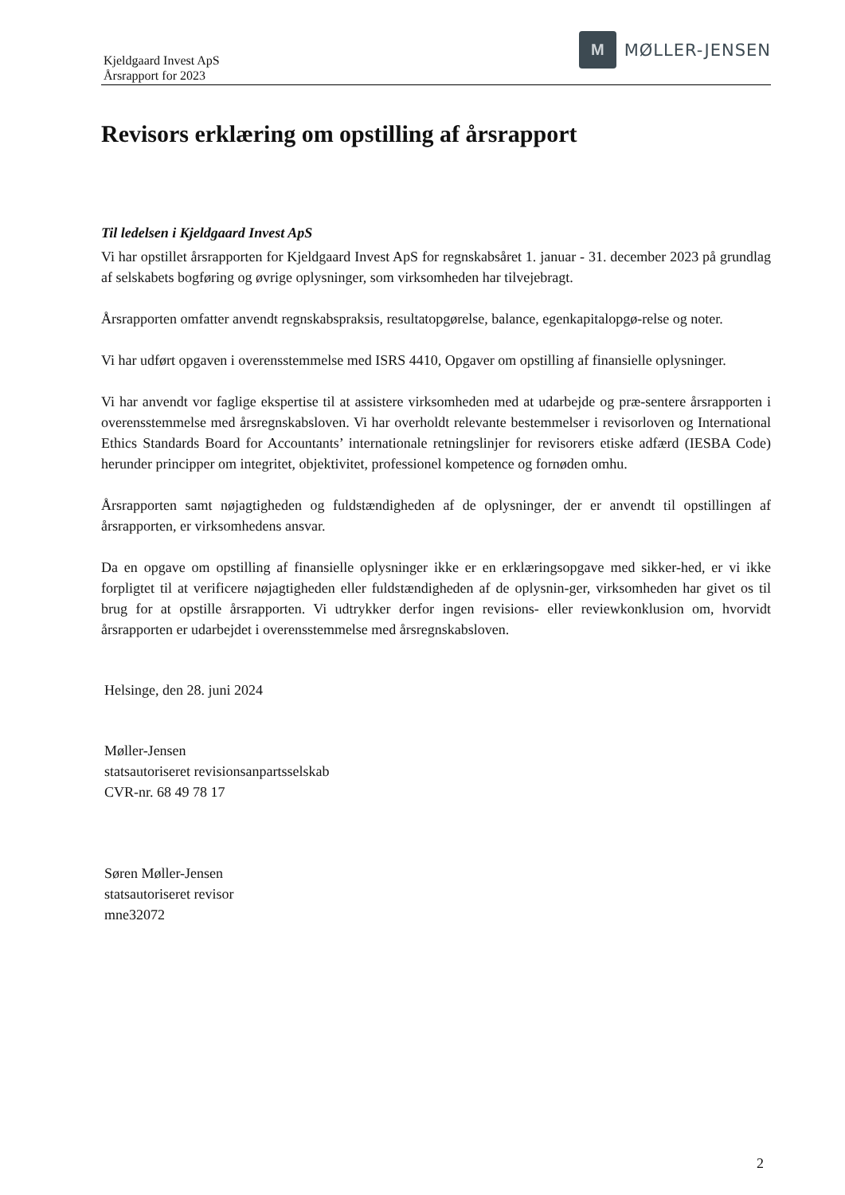Kjeldgaard Invest ApS
Årsrapport for 2023
M
MØLLER-JENSEN
Revisors erklæring om opstilling af årsrapport
Til ledelsen i Kjeldgaard Invest ApS
Vi har opstillet årsrapporten for Kjeldgaard Invest ApS for regnskabsåret 1. januar - 31. december 2023 på grundlag af selskabets bogføring og øvrige oplysninger, som virksomheden har tilvejebragt.
Årsrapporten omfatter anvendt regnskabspraksis, resultatopgørelse, balance, egenkapitalopgø-relse og noter.
Vi har udført opgaven i overensstemmelse med ISRS 4410, Opgaver om opstilling af finansielle oplysninger.
Vi har anvendt vor faglige ekspertise til at assistere virksomheden med at udarbejde og præ-sentere årsrapporten i overensstemmelse med årsregnskabsloven. Vi har overholdt relevante bestemmelser i revisorloven og International Ethics Standards Board for Accountants’ internationale retningslinjer for revisorers etiske adfærd (IESBA Code) herunder principper om integritet, objektivitet, professionel kompetence og fornøden omhu.
Årsrapporten samt nøjagtigheden og fuldstændigheden af de oplysninger, der er anvendt til opstillingen af årsrapporten, er virksomhedens ansvar.
Da en opgave om opstilling af finansielle oplysninger ikke er en erklæringsopgave med sikker-hed, er vi ikke forpligtet til at verificere nøjagtigheden eller fuldstændigheden af de oplysnin-ger, virksomheden har givet os til brug for at opstille årsrapporten. Vi udtrykker derfor ingen revisions- eller reviewkonklusion om, hvorvidt årsrapporten er udarbejdet i overensstemmelse med årsregnskabsloven.
Helsinge, den 28. juni 2024
Møller-Jensen
statsautoriseret revisionsanpartsselskab
CVR-nr. 68 49 78 17
Søren Møller-Jensen
statsautoriseret revisor
mne32072
2